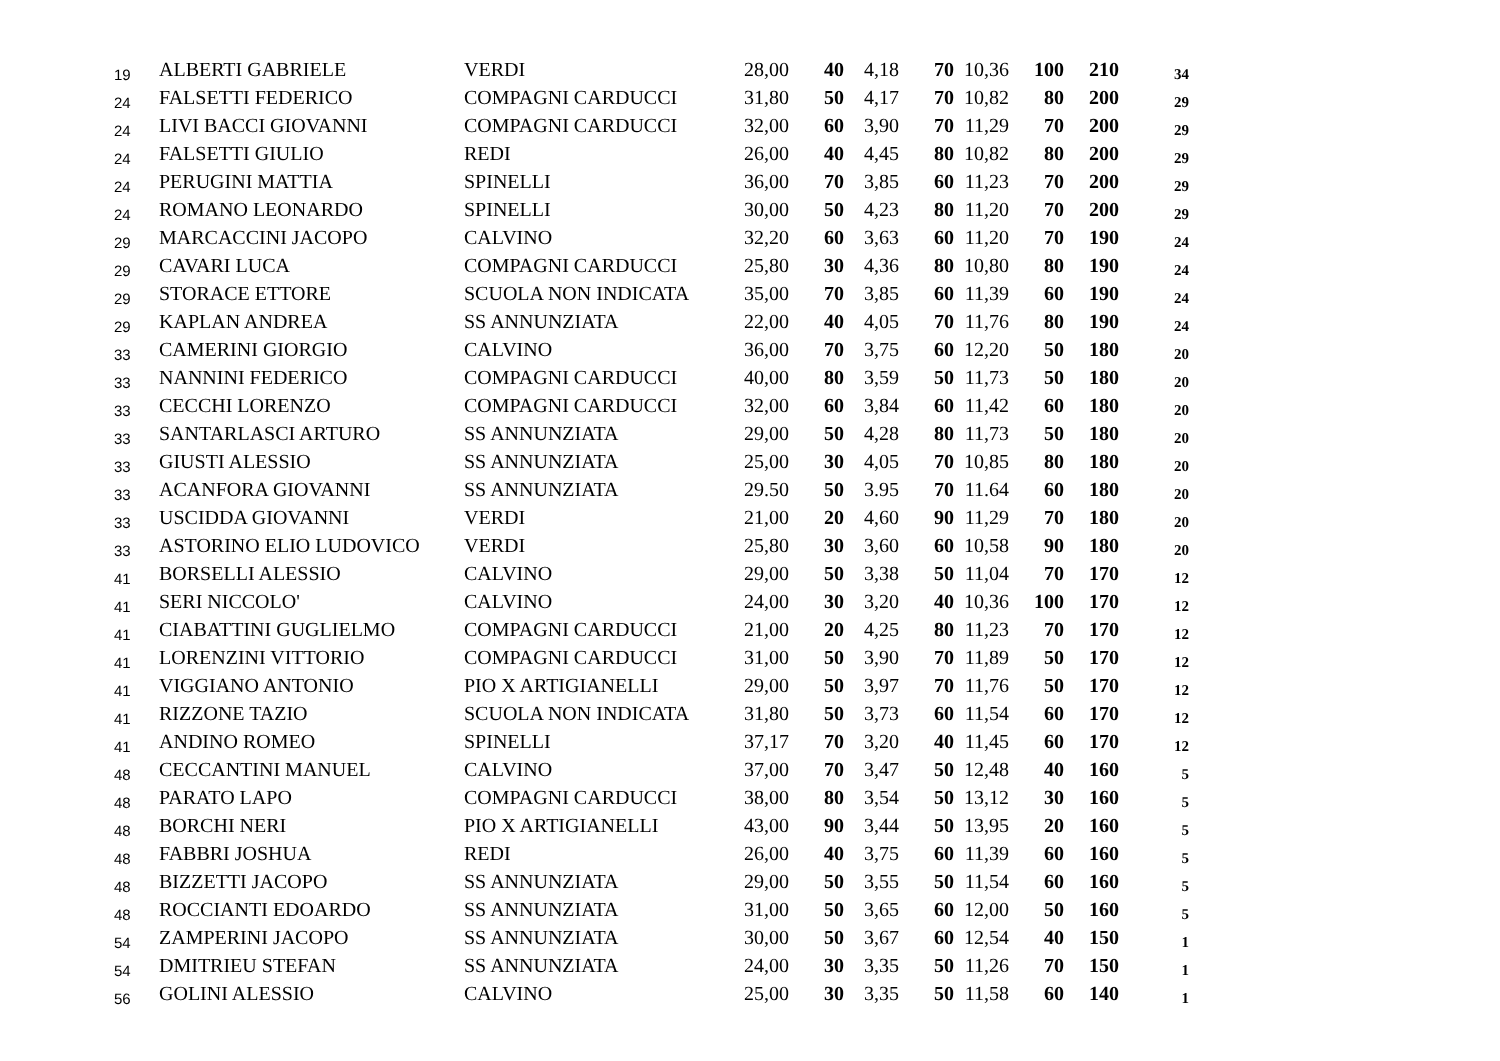| 19 | ALBERTI GABRIELE | VERDI | 28,00 | 40 | 4,18 | 70 | 10,36 | 100 | 210 | 34 |
| 24 | FALSETTI FEDERICO | COMPAGNI CARDUCCI | 31,80 | 50 | 4,17 | 70 | 10,82 | 80 | 200 | 29 |
| 24 | LIVI BACCI GIOVANNI | COMPAGNI CARDUCCI | 32,00 | 60 | 3,90 | 70 | 11,29 | 70 | 200 | 29 |
| 24 | FALSETTI GIULIO | REDI | 26,00 | 40 | 4,45 | 80 | 10,82 | 80 | 200 | 29 |
| 24 | PERUGINI MATTIA | SPINELLI | 36,00 | 70 | 3,85 | 60 | 11,23 | 70 | 200 | 29 |
| 24 | ROMANO LEONARDO | SPINELLI | 30,00 | 50 | 4,23 | 80 | 11,20 | 70 | 200 | 29 |
| 29 | MARCACCINI JACOPO | CALVINO | 32,20 | 60 | 3,63 | 60 | 11,20 | 70 | 190 | 24 |
| 29 | CAVARI LUCA | COMPAGNI CARDUCCI | 25,80 | 30 | 4,36 | 80 | 10,80 | 80 | 190 | 24 |
| 29 | STORACE ETTORE | SCUOLA NON INDICATA | 35,00 | 70 | 3,85 | 60 | 11,39 | 60 | 190 | 24 |
| 29 | KAPLAN ANDREA | SS ANNUNZIATA | 22,00 | 40 | 4,05 | 70 | 11,76 | 80 | 190 | 24 |
| 33 | CAMERINI GIORGIO | CALVINO | 36,00 | 70 | 3,75 | 60 | 12,20 | 50 | 180 | 20 |
| 33 | NANNINI FEDERICO | COMPAGNI CARDUCCI | 40,00 | 80 | 3,59 | 50 | 11,73 | 50 | 180 | 20 |
| 33 | CECCHI LORENZO | COMPAGNI CARDUCCI | 32,00 | 60 | 3,84 | 60 | 11,42 | 60 | 180 | 20 |
| 33 | SANTARLASCI ARTURO | SS ANNUNZIATA | 29,00 | 50 | 4,28 | 80 | 11,73 | 50 | 180 | 20 |
| 33 | GIUSTI ALESSIO | SS ANNUNZIATA | 25,00 | 30 | 4,05 | 70 | 10,85 | 80 | 180 | 20 |
| 33 | ACANFORA GIOVANNI | SS ANNUNZIATA | 29.50 | 50 | 3.95 | 70 | 11.64 | 60 | 180 | 20 |
| 33 | USCIDDA GIOVANNI | VERDI | 21,00 | 20 | 4,60 | 90 | 11,29 | 70 | 180 | 20 |
| 33 | ASTORINO ELIO LUDOVICO | VERDI | 25,80 | 30 | 3,60 | 60 | 10,58 | 90 | 180 | 20 |
| 41 | BORSELLI ALESSIO | CALVINO | 29,00 | 50 | 3,38 | 50 | 11,04 | 70 | 170 | 12 |
| 41 | SERI NICCOLO' | CALVINO | 24,00 | 30 | 3,20 | 40 | 10,36 | 100 | 170 | 12 |
| 41 | CIABATTINI GUGLIELMO | COMPAGNI CARDUCCI | 21,00 | 20 | 4,25 | 80 | 11,23 | 70 | 170 | 12 |
| 41 | LORENZINI VITTORIO | COMPAGNI CARDUCCI | 31,00 | 50 | 3,90 | 70 | 11,89 | 50 | 170 | 12 |
| 41 | VIGGIANO ANTONIO | PIO X ARTIGIANELLI | 29,00 | 50 | 3,97 | 70 | 11,76 | 50 | 170 | 12 |
| 41 | RIZZONE TAZIO | SCUOLA NON INDICATA | 31,80 | 50 | 3,73 | 60 | 11,54 | 60 | 170 | 12 |
| 41 | ANDINO ROMEO | SPINELLI | 37,17 | 70 | 3,20 | 40 | 11,45 | 60 | 170 | 12 |
| 48 | CECCANTINI MANUEL | CALVINO | 37,00 | 70 | 3,47 | 50 | 12,48 | 40 | 160 | 5 |
| 48 | PARATO LAPO | COMPAGNI CARDUCCI | 38,00 | 80 | 3,54 | 50 | 13,12 | 30 | 160 | 5 |
| 48 | BORCHI NERI | PIO X ARTIGIANELLI | 43,00 | 90 | 3,44 | 50 | 13,95 | 20 | 160 | 5 |
| 48 | FABBRI JOSHUA | REDI | 26,00 | 40 | 3,75 | 60 | 11,39 | 60 | 160 | 5 |
| 48 | BIZZETTI JACOPO | SS ANNUNZIATA | 29,00 | 50 | 3,55 | 50 | 11,54 | 60 | 160 | 5 |
| 48 | ROCCIANTI EDOARDO | SS ANNUNZIATA | 31,00 | 50 | 3,65 | 60 | 12,00 | 50 | 160 | 5 |
| 54 | ZAMPERINI JACOPO | SS ANNUNZIATA | 30,00 | 50 | 3,67 | 60 | 12,54 | 40 | 150 | 1 |
| 54 | DMITRIEU STEFAN | SS ANNUNZIATA | 24,00 | 30 | 3,35 | 50 | 11,26 | 70 | 150 | 1 |
| 56 | GOLINI ALESSIO | CALVINO | 25,00 | 30 | 3,35 | 50 | 11,58 | 60 | 140 | 1 |